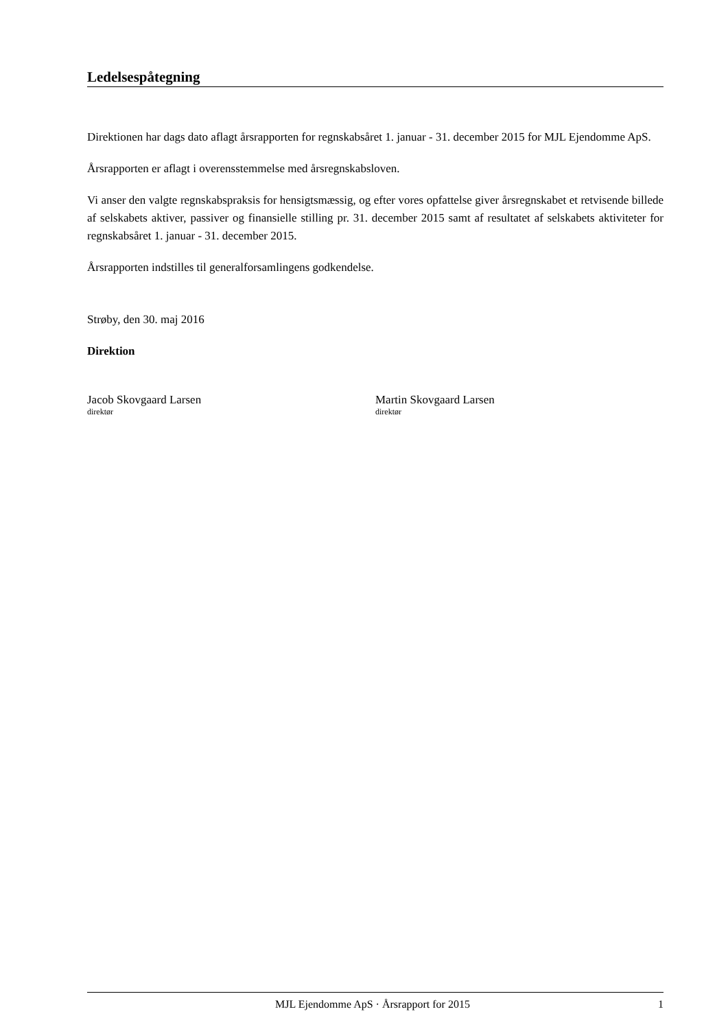Ledelsespåtegning
Direktionen har dags dato aflagt årsrapporten for regnskabsåret 1. januar - 31. december 2015 for MJL Ejendomme ApS.
Årsrapporten er aflagt i overensstemmelse med årsregnskabsloven.
Vi anser den valgte regnskabspraksis for hensigtsmæssig, og efter vores opfattelse giver årsregnskabet et retvisende billede af selskabets aktiver, passiver og finansielle stilling pr. 31. december 2015 samt af resultatet af selskabets aktiviteter for regnskabsåret 1. januar - 31. december 2015.
Årsrapporten indstilles til generalforsamlingens godkendelse.
Strøby, den 30. maj 2016
Direktion
Jacob Skovgaard Larsen
direktør
Martin Skovgaard Larsen
direktør
MJL Ejendomme ApS · Årsrapport for 2015 1